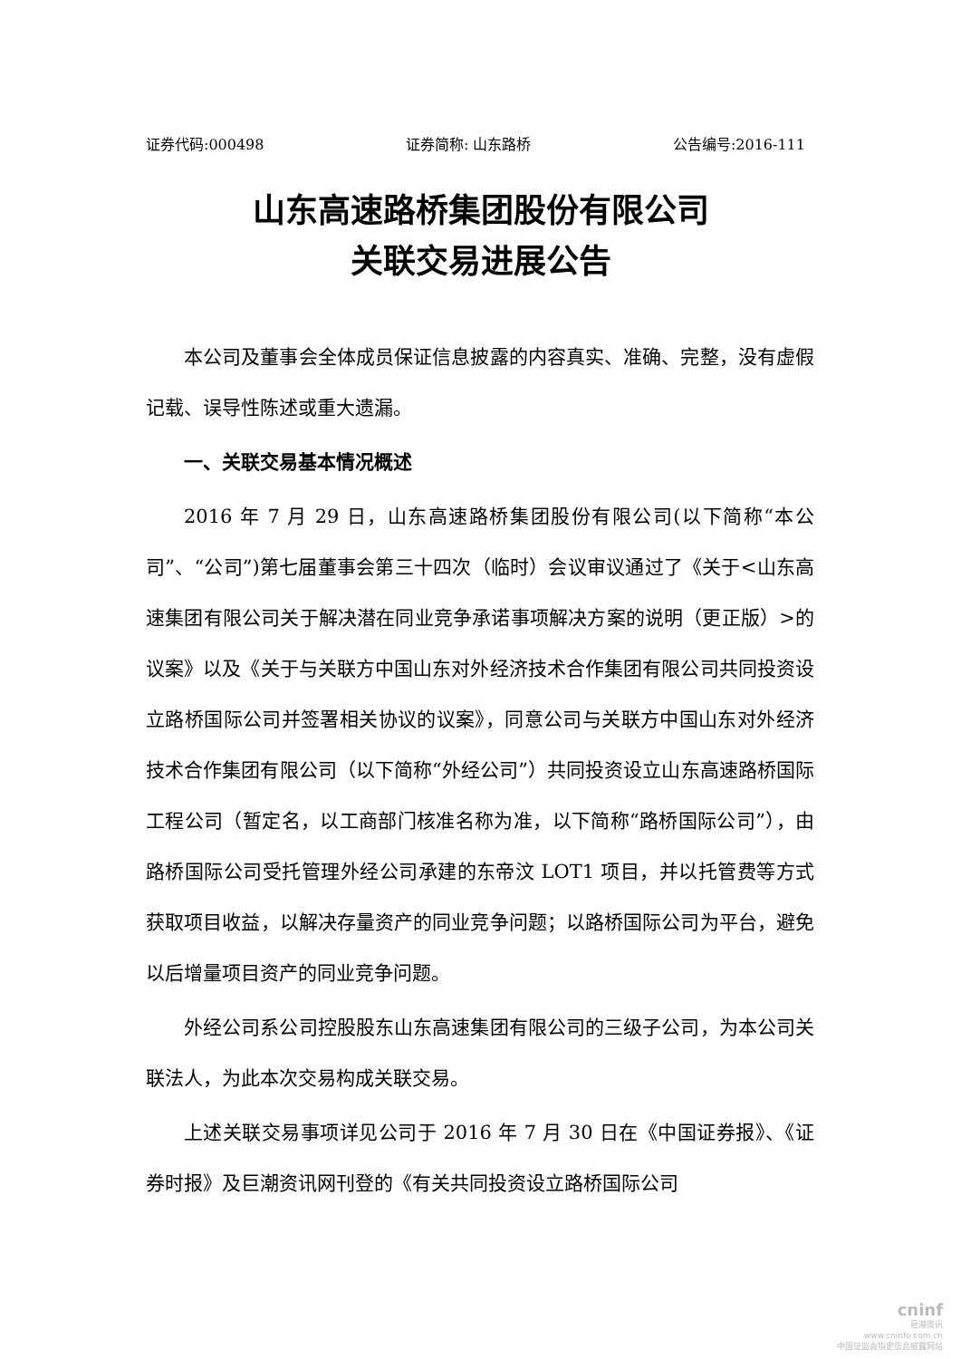证券代码:000498 证券简称: 山东路桥 公告编号:2016-111
山东高速路桥集团股份有限公司
关联交易进展公告
本公司及董事会全体成员保证信息披露的内容真实、准确、完整，没有虚假记载、误导性陈述或重大遗漏。
一、关联交易基本情况概述
2016 年 7 月 29 日，山东高速路桥集团股份有限公司(以下简称“本公司”、“公司”)第七届董事会第三十四次（临时）会议审议通过了《关于<山东高速集团有限公司关于解决潜在同业竞争承诺事项解决方案的说明（更正版）>的议案》以及《关于与关联方中国山东对外经济技术合作集团有限公司共同投资设立路桥国际公司并签署相关协议的议案》，同意公司与关联方中国山东对外经济技术合作集团有限公司（以下简称“外经公司”）共同投资设立山东高速路桥国际工程公司（暂定名，以工商部门核准名称为准，以下简称“路桥国际公司”），由路桥国际公司受托管理外经公司承建的东帝汶 LOT1 项目，并以托管费等方式获取项目收益，以解决存量资产的同业竞争问题；以路桥国际公司为平台，避免以后增量项目资产的同业竞争问题。
外经公司系公司控股股东山东高速集团有限公司的三级子公司，为本公司关联法人，为此本次交易构成关联交易。
上述关联交易事项详见公司于 2016 年 7 月 30 日在《中国证券报》、《证券时报》及巨潮资讯网刊登的《有关共同投资设立路桥国际公司
cninf
巨潮资讯
www.cninfo.com.cn
中国证监会指定信息披露网站